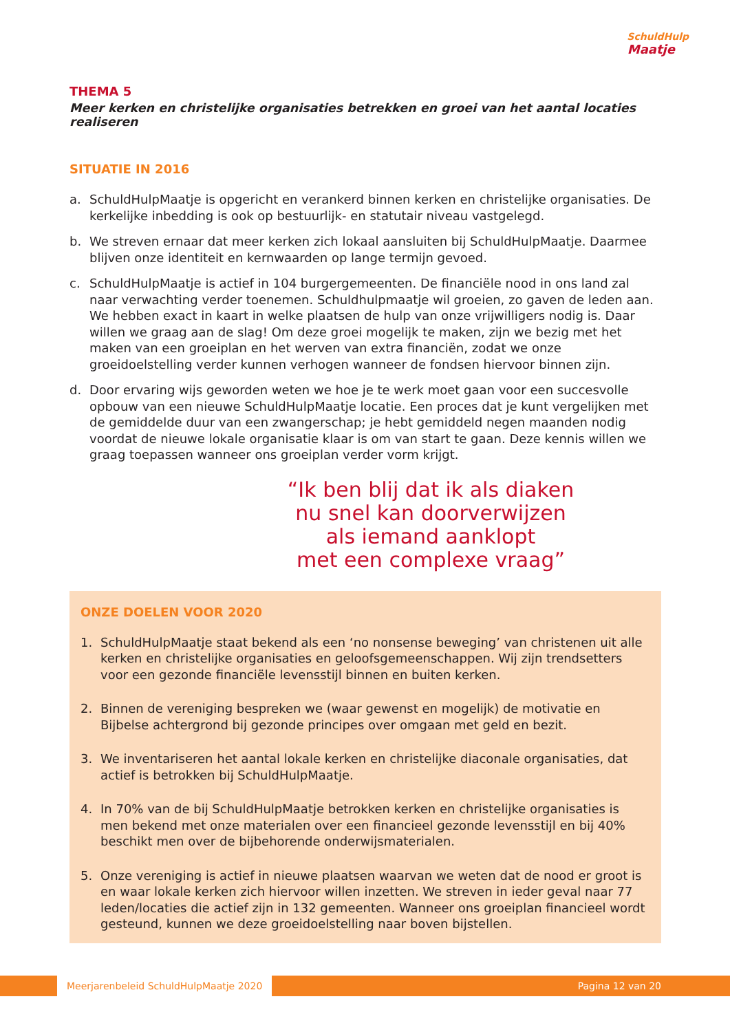SchuldHulp
Maatje
THEMA 5
Meer kerken en christelijke organisaties betrekken en groei van het aantal locaties realiseren
SITUATIE IN 2016
a. SchuldHulpMaatje is opgericht en verankerd binnen kerken en christelijke organisaties. De kerkelijke inbedding is ook op bestuurlijk- en statutair niveau vastgelegd.
b. We streven ernaar dat meer kerken zich lokaal aansluiten bij SchuldHulpMaatje. Daarmee blijven onze identiteit en kernwaarden op lange termijn gevoed.
c. SchuldHulpMaatje is actief in 104 burgergemeenten. De financiële nood in ons land zal naar verwachting verder toenemen. Schuldhulpmaatje wil groeien, zo gaven de leden aan. We hebben exact in kaart in welke plaatsen de hulp van onze vrijwilligers nodig is. Daar willen we graag aan de slag! Om deze groei mogelijk te maken, zijn we bezig met het maken van een groeiplan en het werven van extra financiën, zodat we onze groeidoelstelling verder kunnen verhogen wanneer de fondsen hiervoor binnen zijn.
d. Door ervaring wijs geworden weten we hoe je te werk moet gaan voor een succesvolle opbouw van een nieuwe SchuldHulpMaatje locatie. Een proces dat je kunt vergelijken met de gemiddelde duur van een zwangerschap; je hebt gemiddeld negen maanden nodig voordat de nieuwe lokale organisatie klaar is om van start te gaan. Deze kennis willen we graag toepassen wanneer ons groeiplan verder vorm krijgt.
“Ik ben blij dat ik als diaken
nu snel kan doorverwijzen
als iemand aanklopt
met een complexe vraag”
ONZE DOELEN VOOR 2020
1. SchuldHulpMaatje staat bekend als een ‘no nonsense beweging’ van christenen uit alle kerken en christelijke organisaties en geloofsgemeenschappen. Wij zijn trendsetters voor een gezonde financiële levensstijl binnen en buiten kerken.
2. Binnen de vereniging bespreken we (waar gewenst en mogelijk) de motivatie en Bijbelse achtergrond bij gezonde principes over omgaan met geld en bezit.
3. We inventariseren het aantal lokale kerken en christelijke diaconale organisaties, dat actief is betrokken bij SchuldHulpMaatje.
4. In 70% van de bij SchuldHulpMaatje betrokken kerken en christelijke organisaties is men bekend met onze materialen over een financieel gezonde levensstijl en bij 40% beschikt men over de bijbehorende onderwijsmaterialen.
5. Onze vereniging is actief in nieuwe plaatsen waarvan we weten dat de nood er groot is en waar lokale kerken zich hiervoor willen inzetten. We streven in ieder geval naar 77 leden/locaties die actief zijn in 132 gemeenten. Wanneer ons groeiplan financieel wordt gesteund, kunnen we deze groeidoelstelling naar boven bijstellen.
Meerjarenbeleid SchuldHulpMaatje 2020
Pagina 12 van 20